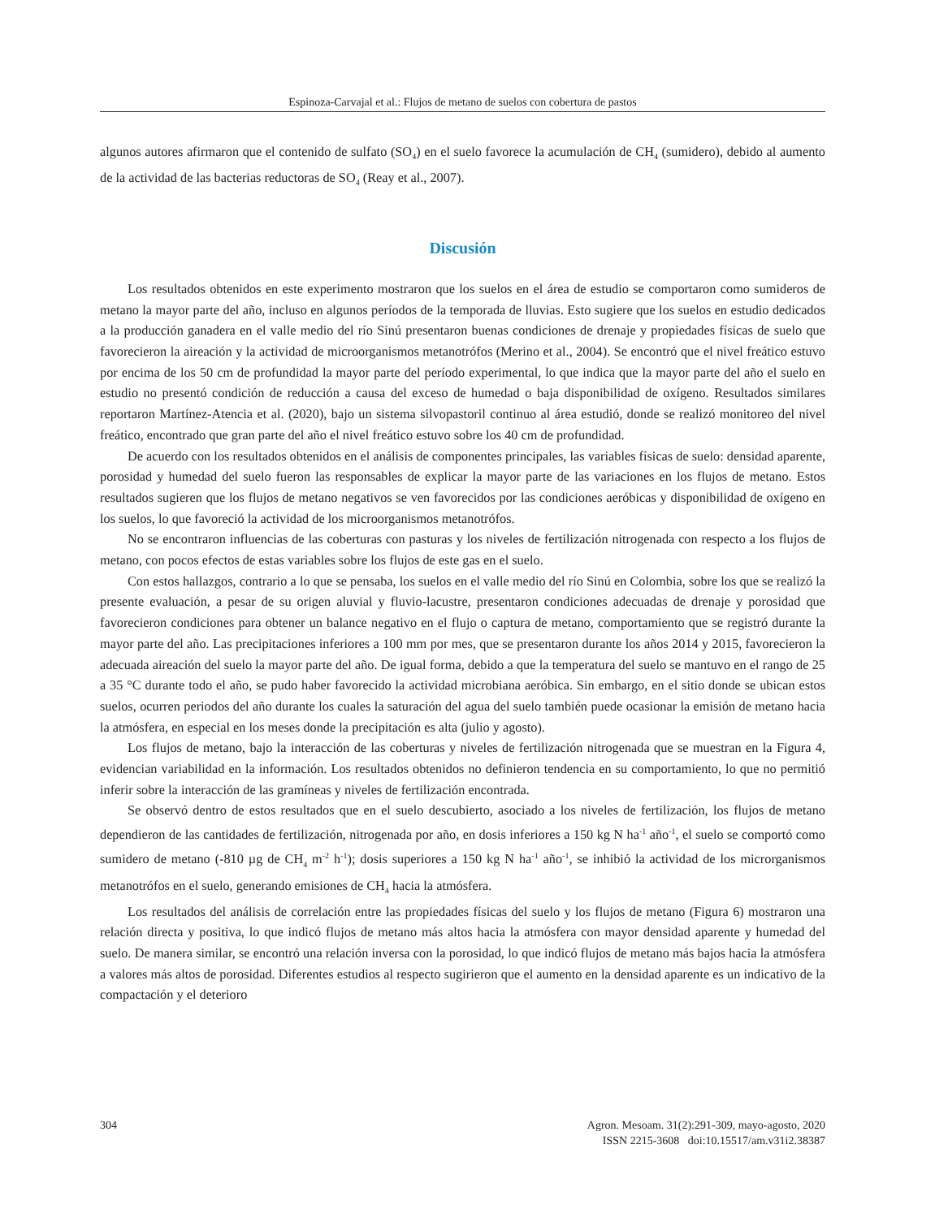Espinoza-Carvajal et al.: Flujos de metano de suelos con cobertura de pastos
algunos autores afirmaron que el contenido de sulfato (SO<sub>4</sub>) en el suelo favorece la acumulación de CH<sub>4</sub> (sumidero), debido al aumento de la actividad de las bacterias reductoras de SO<sub>4</sub> (Reay et al., 2007).
Discusión
Los resultados obtenidos en este experimento mostraron que los suelos en el área de estudio se comportaron como sumideros de metano la mayor parte del año, incluso en algunos períodos de la temporada de lluvias. Esto sugiere que los suelos en estudio dedicados a la producción ganadera en el valle medio del río Sinú presentaron buenas condiciones de drenaje y propiedades físicas de suelo que favorecieron la aireación y la actividad de microorganismos metanotrófos (Merino et al., 2004). Se encontró que el nivel freático estuvo por encima de los 50 cm de profundidad la mayor parte del período experimental, lo que indica que la mayor parte del año el suelo en estudio no presentó condición de reducción a causa del exceso de humedad o baja disponibilidad de oxígeno. Resultados similares reportaron Martínez-Atencia et al. (2020), bajo un sistema silvopastoril continuo al área estudió, donde se realizó monitoreo del nivel freático, encontrado que gran parte del año el nivel freático estuvo sobre los 40 cm de profundidad.
De acuerdo con los resultados obtenidos en el análisis de componentes principales, las variables físicas de suelo: densidad aparente, porosidad y humedad del suelo fueron las responsables de explicar la mayor parte de las variaciones en los flujos de metano. Estos resultados sugieren que los flujos de metano negativos se ven favorecidos por las condiciones aeróbicas y disponibilidad de oxígeno en los suelos, lo que favoreció la actividad de los microorganismos metanotrófos.
No se encontraron influencias de las coberturas con pasturas y los niveles de fertilización nitrogenada con respecto a los flujos de metano, con pocos efectos de estas variables sobre los flujos de este gas en el suelo.
Con estos hallazgos, contrario a lo que se pensaba, los suelos en el valle medio del río Sinú en Colombia, sobre los que se realizó la presente evaluación, a pesar de su origen aluvial y fluvio-lacustre, presentaron condiciones adecuadas de drenaje y porosidad que favorecieron condiciones para obtener un balance negativo en el flujo o captura de metano, comportamiento que se registró durante la mayor parte del año. Las precipitaciones inferiores a 100 mm por mes, que se presentaron durante los años 2014 y 2015, favorecieron la adecuada aireación del suelo la mayor parte del año. De igual forma, debido a que la temperatura del suelo se mantuvo en el rango de 25 a 35 °C durante todo el año, se pudo haber favorecido la actividad microbiana aeróbica. Sin embargo, en el sitio donde se ubican estos suelos, ocurren periodos del año durante los cuales la saturación del agua del suelo también puede ocasionar la emisión de metano hacia la atmósfera, en especial en los meses donde la precipitación es alta (julio y agosto).
Los flujos de metano, bajo la interacción de las coberturas y niveles de fertilización nitrogenada que se muestran en la Figura 4, evidencian variabilidad en la información. Los resultados obtenidos no definieron tendencia en su comportamiento, lo que no permitió inferir sobre la interacción de las gramíneas y niveles de fertilización encontrada.
Se observó dentro de estos resultados que en el suelo descubierto, asociado a los niveles de fertilización, los flujos de metano dependieron de las cantidades de fertilización, nitrogenada por año, en dosis inferiores a 150 kg N ha<sup>-1</sup> año<sup>-1</sup>, el suelo se comportó como sumidero de metano (-810 µg de CH<sub>4</sub> m<sup>-2</sup> h<sup>-1</sup>); dosis superiores a 150 kg N ha<sup>-1</sup> año<sup>-1</sup>, se inhibió la actividad de los microrganismos metanotrófos en el suelo, generando emisiones de CH<sub>4</sub> hacia la atmósfera.
Los resultados del análisis de correlación entre las propiedades físicas del suelo y los flujos de metano (Figura 6) mostraron una relación directa y positiva, lo que indicó flujos de metano más altos hacia la atmósfera con mayor densidad aparente y humedad del suelo. De manera similar, se encontró una relación inversa con la porosidad, lo que indicó flujos de metano más bajos hacia la atmósfera a valores más altos de porosidad. Diferentes estudios al respecto sugirieron que el aumento en la densidad aparente es un indicativo de la compactación y el deterioro
304 Agron. Mesoam. 31(2):291-309, mayo-agosto, 2020
ISSN 2215-3608 doi:10.15517/am.v31i2.38387